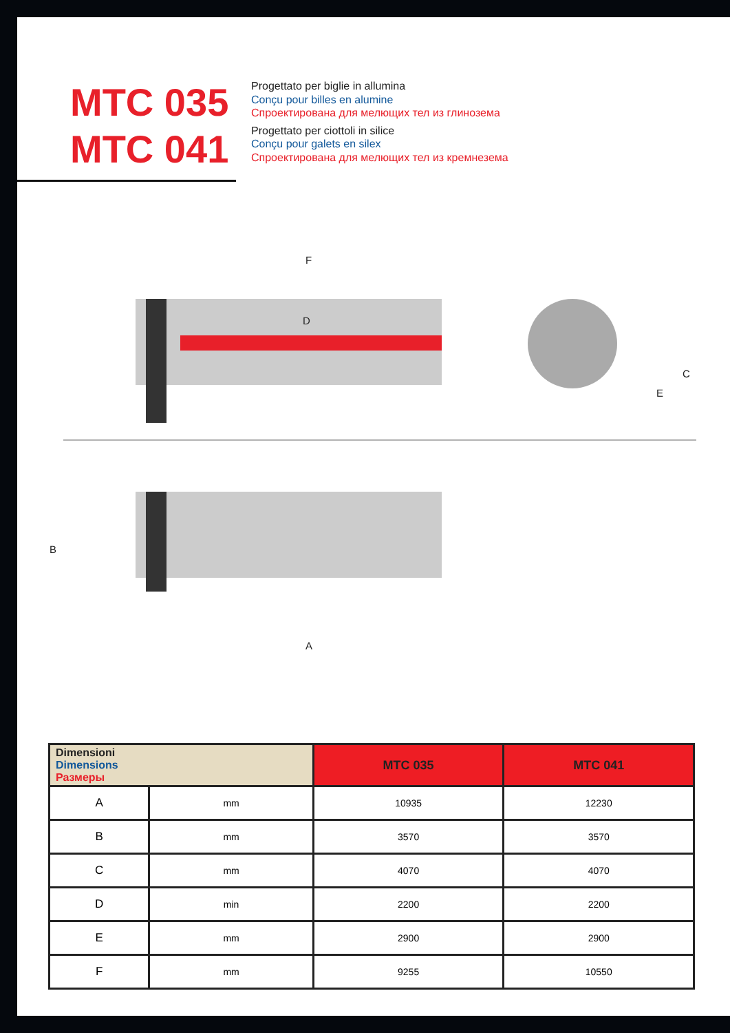MTC 035
MTC 041
Progettato per biglie in allumina
Conçu pour billes en alumine
Спроектирована для мелющих тел из глинозема
Progettato per ciottoli in silice
Conçu pour galets en silex
Спроектирована для мелющих тел из кремнезема
F
D
C
E
B
A
| Dimensioni Dimensions Размеры | | MTC 035 | MTC 041 |
| --- | --- | --- | --- |
| A | mm | 10935 | 12230 |
| B | mm | 3570 | 3570 |
| C | mm | 4070 | 4070 |
| D | min | 2200 | 2200 |
| E | mm | 2900 | 2900 |
| F | mm | 9255 | 10550 |